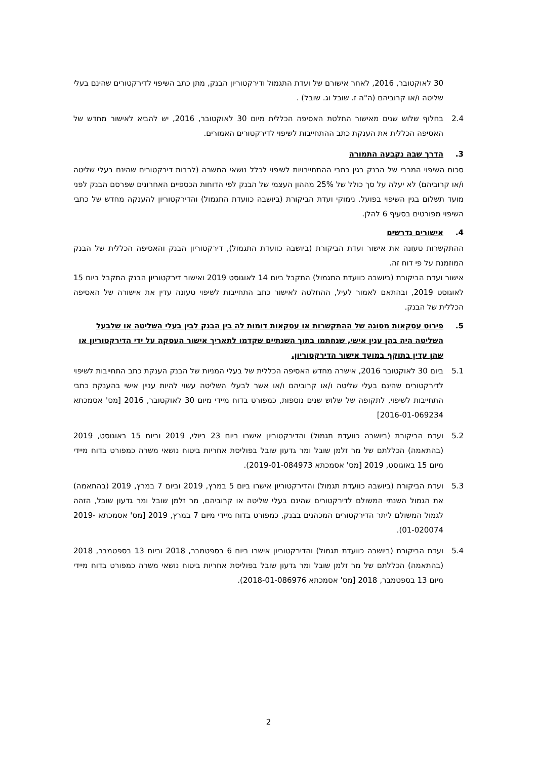30 לאוקטובר, 2016, לאחר אישורם של ועדת התגמול ודירקטוריון הבנק, מתן כתב השיפוי לדירקטורים שהינם בעלי שליטה ו/או קרוביהם (ה"ה ז. שובל וג. שובל) .
2.4 בחלוף שלוש שנים מאישור החלטת האסיפה הכללית מיום 30 לאוקטובר, 2016, יש להביא לאישור מחדש של האסיפה הכללית את הענקת כתב ההתחייבות לשיפוי לדירקטורים האמורים.
3. הדרך שבה נקבעה התמורה
סכום השיפוי המרבי של הבנק בגין כתבי ההתחייבויות לשיפוי לכלל נושאי המשרה (לרבות דירקטורים שהינם בעלי שליטה ו/או קרוביהם) לא יעלה על סך כולל של 25% מההון העצמי של הבנק לפי הדוחות הכספיים האחרונים שפרסם הבנק לפני מועד תשלום בגין השיפוי בפועל. נימוקי ועדת הביקורת (ביושבה כוועדת התגמול) והדירקטוריון להענקה מחדש של כתבי השיפוי מפורטים בסעיף 6 להלן.
4. אישורים נדרשים
ההתקשרות טעונה את אישור ועדת הביקורת (ביושבה כוועדת התגמול), דירקטוריון הבנק והאסיפה הכללית של הבנק המוזמנת על פי דוח זה.
אישור ועדת הביקורת (ביושבה כוועדת התגמול) התקבל ביום 14 לאוגוסט 2019 ואישור דירקטוריון הבנק התקבל ביום 15 לאוגוסט 2019, ובהתאם לאמור לעיל, ההחלטה לאישור כתב התחייבות לשיפוי טעונה עדין את אישורה של האסיפה הכללית של הבנק.
5. פירוט עסקאות מסוגה של ההתקשרות או עסקאות דומות לה בין הבנק לבין בעלי השליטה או שלבעל השליטה היה בהן ענין אישי, שנחתמו בתוך השנתיים שקדמו לתאריך אישור העסקה על ידי הדירקטוריון או שהן עדין בתוקף במועד אישור הדירקטוריון.
5.1 ביום 30 לאוקטובר 2016, אישרה מחדש האסיפה הכללית של בעלי המניות של הבנק הענקת כתב התחייבות לשיפוי לדירקטורים שהינם בעלי שליטה ו/או קרוביהם ו/או אשר לבעלי השליטה עשוי להיות עניין אישי בהענקת כתבי התחייבות לשיפוי, לתקופה של שלוש שנים נוספות, כמפורט בדוח מיידי מיום 30 לאוקטובר, 2016 [מס' אסמכתא 2016-01-069234]
5.2 ועדת הביקורת (ביושבה כוועדת תגמול) והדירקטוריון אישרו ביום 23 ביולי, 2019 וביום 15 באוגוסט, 2019 (בהתאמה) הכללתם של מר זלמן שובל ומר גדעון שובל בפוליסת אחריות ביטוח נושאי משרה כמפורט בדוח מיידי מיום 15 באוגוסט, 2019 [מס' אסמכתא 2019-01-084973).
5.3 ועדת הביקורת (ביושבה כוועדת תגמול) והדירקטוריון אישרו ביום 5 במרץ, 2019 וביום 7 במרץ, 2019 (בהתאמה) את הגמול השנתי המשולם לדירקטורים שהינם בעלי שליטה או קרוביהם, מר זלמן שובל ומר גדעון שובל, הזהה לגמול המשולם ליתר הדירקטורים המכהנים בבנק, כמפורט בדוח מיידי מיום 7 במרץ, 2019 [מס' אסמכתא 2019-01-020074).
5.4 ועדת הביקורת (ביושבה כוועדת תגמול) והדירקטוריון אישרו ביום 6 בספטמבר, 2018 וביום 13 בספטמבר, 2018 (בהתאמה) הכללתם של מר זלמן שובל ומר גדעון שובל בפוליסת אחריות ביטוח נושאי משרה כמפורט בדוח מיידי מיום 13 בספטמבר, 2018 [מס' אסמכתא 2018-01-086976).
2